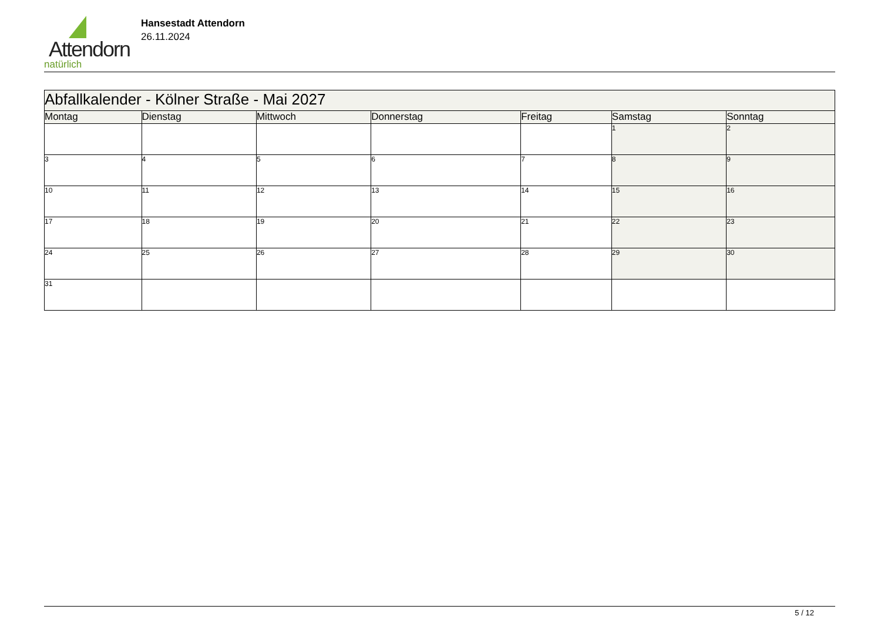Attendorn
natürlich
Hansestadt Attendorn
26.11.2024
| Abfallkalender - Kölner Straße - Mai 2027 | | | | | | |
| Montag | Dienstag | Mittwoch | Donnerstag | Freitag | Samstag | Sonntag |
| | | | | | 1 | 2 |
| 3 | 4 | 5 | 6 | 7 | 8 | 9 |
| 10 | 11 | 12 | 13 | 14 | 15 | 16 |
| 17 | 18 | 19 | 20 | 21 | 22 | 23 |
| 24 | 25 | 26 | 27 | 28 | 29 | 30 |
| 31 | | | | | | |
5 / 12